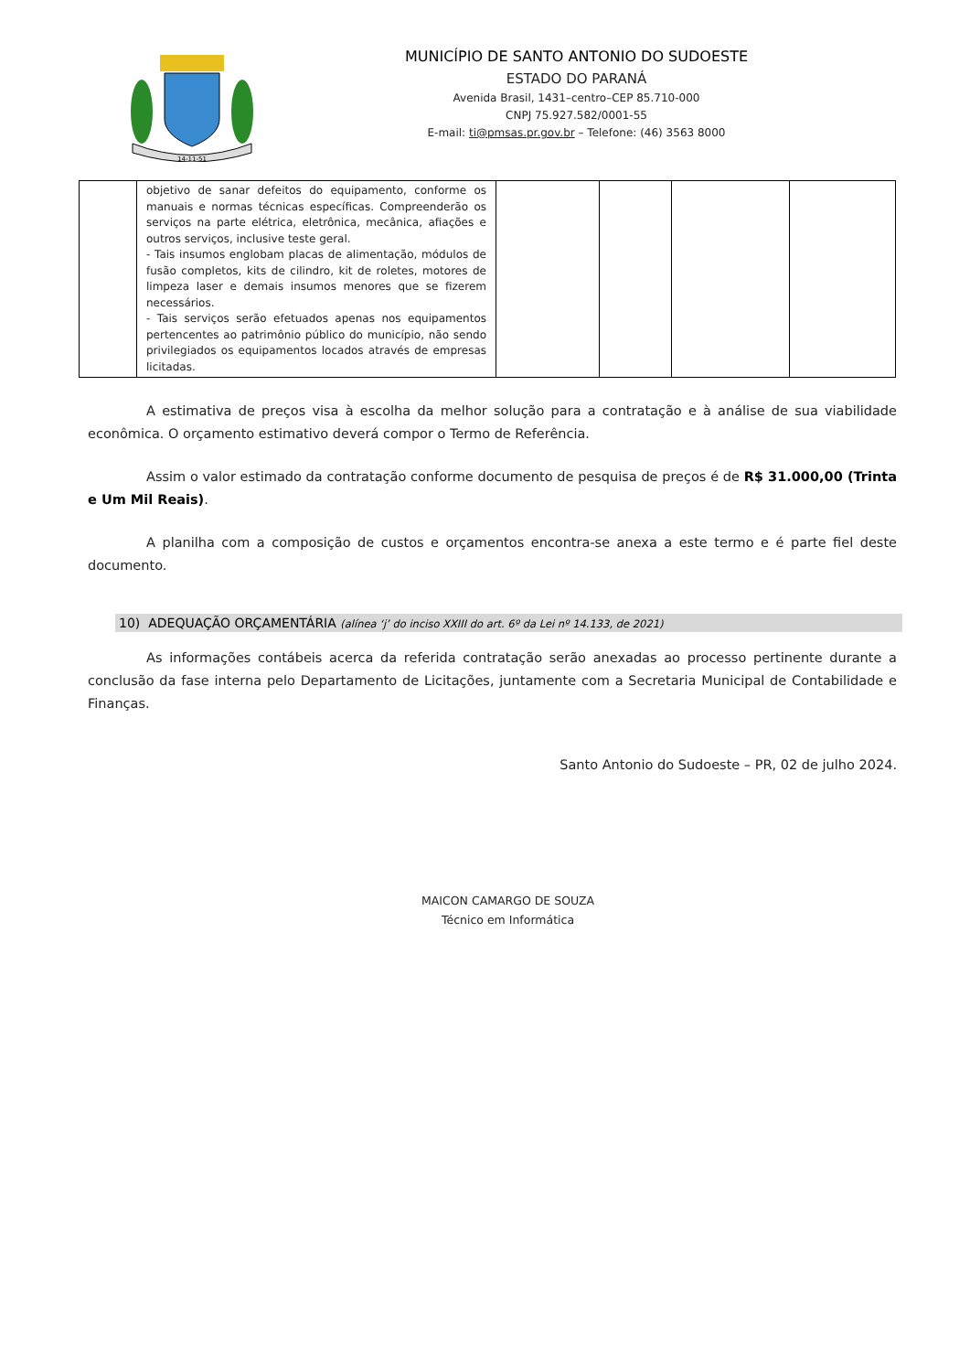14-11-51
MUNICÍPIO DE SANTO ANTONIO DO SUDOESTE
ESTADO DO PARANÁ
Avenida Brasil, 1431–centro–CEP 85.710-000
CNPJ 75.927.582/0001-55
E-mail: ti@pmsas.pr.gov.br – Telefone: (46) 3563 8000
| | objetivo de sanar defeitos do equipamento, conforme os manuais e normas técnicas específicas. Compreenderão os serviços na parte elétrica, eletrônica, mecânica, afiações e outros serviços, inclusive teste geral. - Tais insumos englobam placas de alimentação, módulos de fusão completos, kits de cilindro, kit de roletes, motores de limpeza laser e demais insumos menores que se fizerem necessários. - Tais serviços serão efetuados apenas nos equipamentos pertencentes ao patrimônio público do município, não sendo privilegiados os equipamentos locados através de empresas licitadas. | | | | |
A estimativa de preços visa à escolha da melhor solução para a contratação e à análise de sua viabilidade econômica. O orçamento estimativo deverá compor o Termo de Referência.
Assim o valor estimado da contratação conforme documento de pesquisa de preços é de R$ 31.000,00 (Trinta e Um Mil Reais).
A planilha com a composição de custos e orçamentos encontra-se anexa a este termo e é parte fiel deste documento.
10) ADEQUAÇÃO ORÇAMENTÁRIA (alínea ‘j’ do inciso XXIII do art. 6º da Lei nº 14.133, de 2021)
As informações contábeis acerca da referida contratação serão anexadas ao processo pertinente durante a conclusão da fase interna pelo Departamento de Licitações, juntamente com a Secretaria Municipal de Contabilidade e Finanças.
Santo Antonio do Sudoeste – PR, 02 de julho 2024.
MAICON CAMARGO DE SOUZA
Técnico em Informática